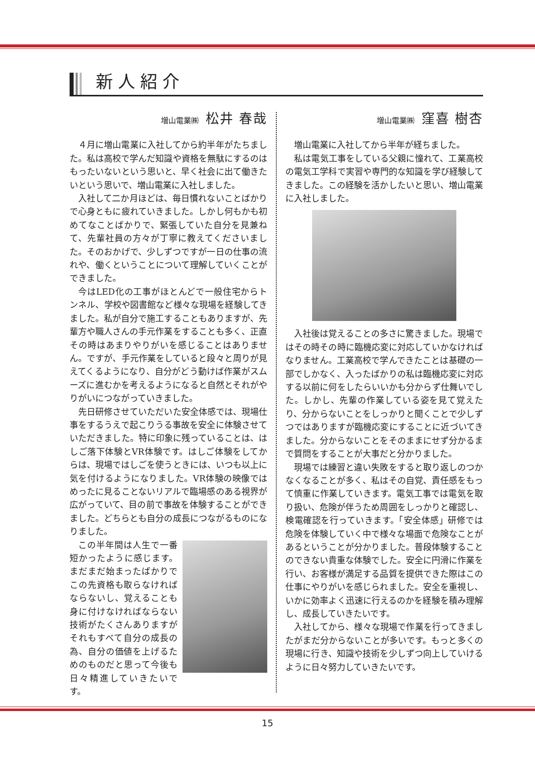新人紹介
増山電業㈱ 松井 春哉
４月に増山電業に入社してから約半年がたちました。私は高校で学んだ知識や資格を無駄にするのはもったいないという思いと、早く社会に出て働きたいという思いで、増山電業に入社しました。
入社して二か月ほどは、毎日慣れないことばかりで心身ともに疲れていきました。しかし何もかも初めてなことばかりで、緊張していた自分を見兼ねて、先輩社員の方々が丁寧に教えてくださいました。そのおかげで、少しずつですが一日の仕事の流れや、働くということについて理解していくことができました。
今はLED化の工事がほとんどで一般住宅からトンネル、学校や図書館など様々な現場を経験してきました。私が自分で施工することもありますが、先輩方や職人さんの手元作業をすることも多く、正直その時はあまりやりがいを感じることはありません。ですが、手元作業をしていると段々と周りが見えてくるようになり、自分がどう動けば作業がスムーズに進むかを考えるようになると自然とそれがやりがいにつながっていきました。
先日研修させていただいた安全体感では、現場仕事をするうえで起こりうる事故を安全に体験させていただきました。特に印象に残っていることは、はしご落下体験とVR体験です。はしご体験をしてからは、現場ではしごを使うときには、いつも以上に気を付けるようになりました。VR体験の映像ではめったに見ることないリアルで臨場感のある視界が広がっていて、目の前で事故を体験することができました。どちらとも自分の成長につながるものになりました。
この半年間は人生で一番短かったように感じます。まだまだ始まったばかりでこの先資格も取らなければならないし、覚えることも身に付けなければならない技術がたくさんありますがそれもすべて自分の成長の為、自分の価値を上げるためのものだと思って今後も日々精進していきたいです。
増山電業㈱ 窪喜 樹杏
増山電業に入社してから半年が経ちました。
私は電気工事をしている父親に憧れて、工業高校の電気工学科で実習や専門的な知識を学び経験してきました。この経験を活かしたいと思い、増山電業に入社しました。
入社後は覚えることの多さに驚きました。現場ではその時その時に臨機応変に対応していかなければなりません。工業高校で学んできたことは基礎の一部でしかなく、入ったばかりの私は臨機応変に対応する以前に何をしたらいいかも分からず仕舞いでした。しかし、先輩の作業している姿を見て覚えたり、分からないことをしっかりと聞くことで少しずつではありますが臨機応変にすることに近づいてきました。分からないことをそのままにせず分かるまで質問をすることが大事だと分かりました。
現場では練習と違い失敗をすると取り返しのつかなくなることが多く、私はその自覚、責任感をもって慎重に作業していきます。電気工事では電気を取り扱い、危険が伴うため周囲をしっかりと確認し、検電確認を行っていきます。「安全体感」研修では危険を体験していく中で様々な場面で危険なことがあるということが分かりました。普段体験することのできない貴重な体験でした。安全に円滑に作業を行い、お客様が満足する品質を提供できた際はこの仕事にやりがいを感じられました。安全を重視し、いかに効率よく迅速に行えるのかを経験を積み理解し、成長していきたいです。
入社してから、様々な現場で作業を行ってきましたがまだ分からないことが多いです。もっと多くの現場に行き、知識や技術を少しずつ向上していけるように日々努力していきたいです。
15